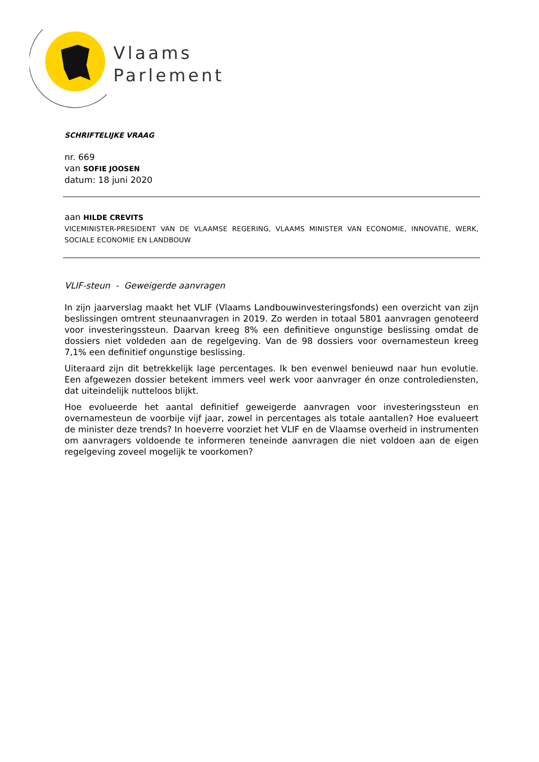Vlaams
Parlement
SCHRIFTELIJKE VRAAG
nr. 669
van SOFIE JOOSEN
datum: 18 juni 2020
aan HILDE CREVITS
VICEMINISTER-PRESIDENT VAN DE VLAAMSE REGERING, VLAAMS MINISTER VAN ECONOMIE, INNOVATIE, WERK, SOCIALE ECONOMIE EN LANDBOUW
VLIF-steun - Geweigerde aanvragen
In zijn jaarverslag maakt het VLIF (Vlaams Landbouwinvesteringsfonds) een overzicht van zijn beslissingen omtrent steunaanvragen in 2019. Zo werden in totaal 5801 aanvragen genoteerd voor investeringssteun. Daarvan kreeg 8% een definitieve ongunstige beslissing omdat de dossiers niet voldeden aan de regelgeving. Van de 98 dossiers voor overnamesteun kreeg 7,1% een definitief ongunstige beslissing.
Uiteraard zijn dit betrekkelijk lage percentages. Ik ben evenwel benieuwd naar hun evolutie. Een afgewezen dossier betekent immers veel werk voor aanvrager én onze controlediensten, dat uiteindelijk nutteloos blijkt.
Hoe evolueerde het aantal definitief geweigerde aanvragen voor investeringssteun en overnamesteun de voorbije vijf jaar, zowel in percentages als totale aantallen? Hoe evalueert de minister deze trends? In hoeverre voorziet het VLIF en de Vlaamse overheid in instrumenten om aanvragers voldoende te informeren teneinde aanvragen die niet voldoen aan de eigen regelgeving zoveel mogelijk te voorkomen?